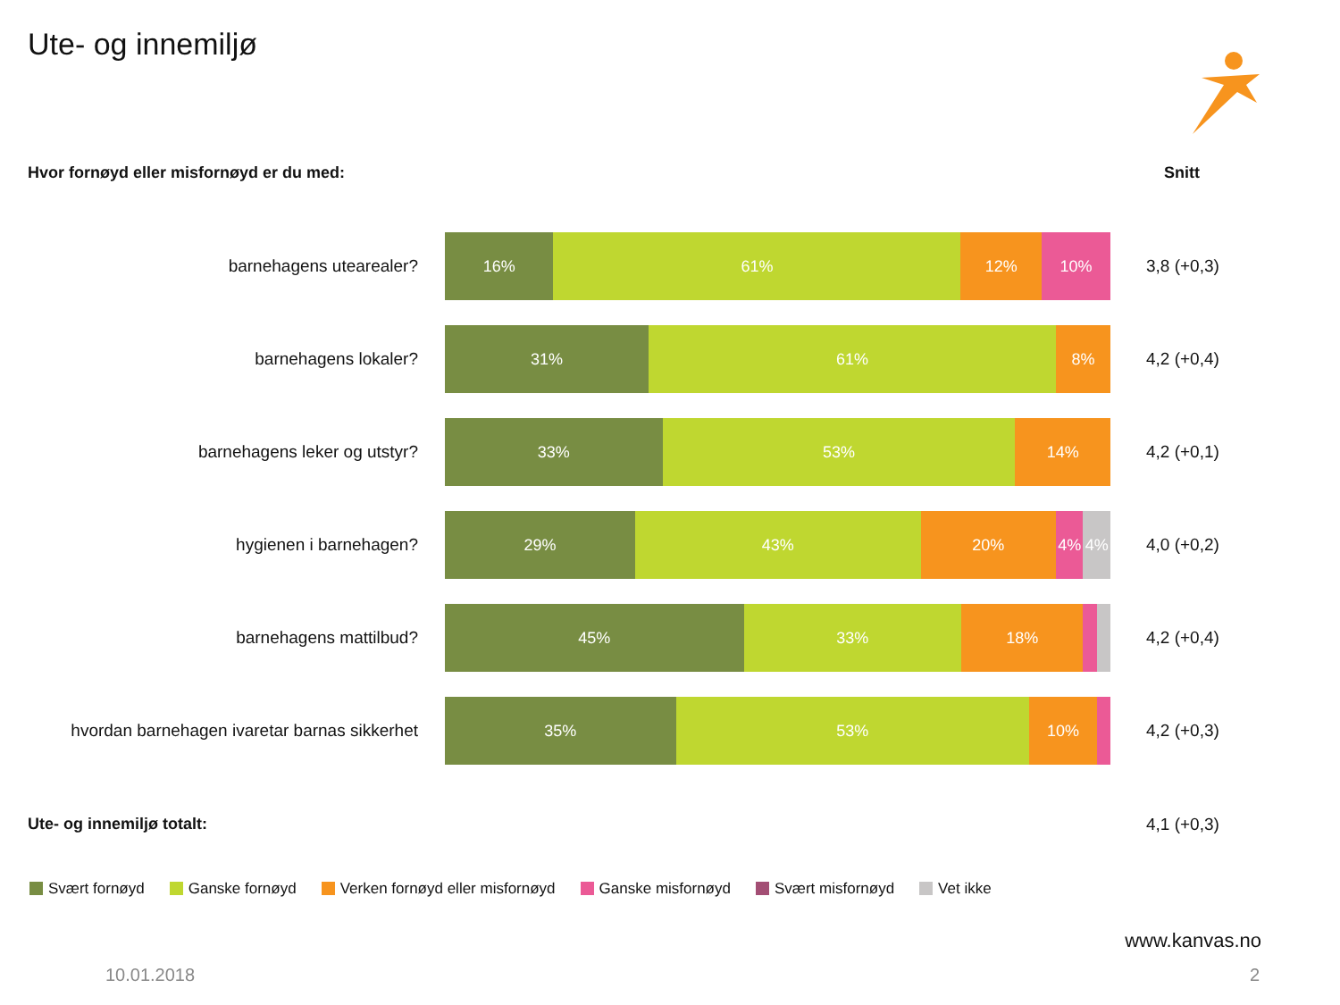Ute- og innemiljø
Hvor fornøyd eller misfornøyd er du med:
Snitt
barnehagens utearealer?
16% 61% 12% 10%
3,8 (+0,3)
barnehagens lokaler?
31% 61% 8%
4,2 (+0,4)
barnehagens leker og utstyr?
33% 53% 14%
4,2 (+0,1)
hygienen i barnehagen?
29% 43% 20% 4% 4%
4,0 (+0,2)
barnehagens mattilbud?
45% 33% 18%
4,2 (+0,4)
hvordan barnehagen ivaretar barnas sikkerhet
35% 53% 10%
4,2 (+0,3)
Ute- og innemiljø totalt: 4,1 (+0,3)
Svært fornøyd Ganske fornøyd Verken fornøyd eller misfornøyd Ganske misfornøyd Svært misfornøyd Vet ikke
www.kanvas.no
10.01.2018 2